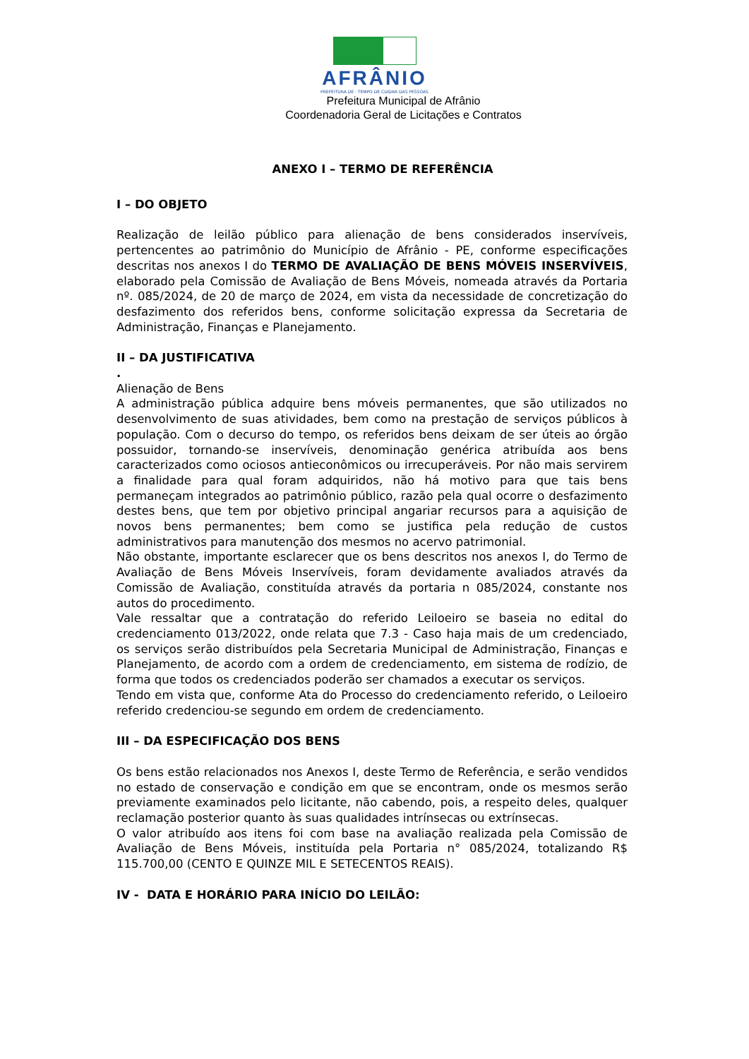AFRÂNIO
PREFEITURA DE · TEMPO DE CUIDAR DAS PESSOAS
Prefeitura Municipal de Afrânio
Coordenadoria Geral de Licitações e Contratos
ANEXO I – TERMO DE REFERÊNCIA
I – DO OBJETO
Realização de leilão público para alienação de bens considerados inservíveis, pertencentes ao patrimônio do Município de Afrânio - PE, conforme especificações descritas nos anexos I do TERMO DE AVALIAÇÃO DE BENS MÓVEIS INSERVÍVEIS, elaborado pela Comissão de Avaliação de Bens Móveis, nomeada através da Portaria nº. 085/2024, de 20 de março de 2024, em vista da necessidade de concretização do desfazimento dos referidos bens, conforme solicitação expressa da Secretaria de Administração, Finanças e Planejamento.
II – DA JUSTIFICATIVA
.
Alienação de Bens
A administração pública adquire bens móveis permanentes, que são utilizados no desenvolvimento de suas atividades, bem como na prestação de serviços públicos à população. Com o decurso do tempo, os referidos bens deixam de ser úteis ao órgão possuidor, tornando-se inservíveis, denominação genérica atribuída aos bens caracterizados como ociosos antieconômicos ou irrecuperáveis. Por não mais servirem a finalidade para qual foram adquiridos, não há motivo para que tais bens permaneçam integrados ao patrimônio público, razão pela qual ocorre o desfazimento destes bens, que tem por objetivo principal angariar recursos para a aquisição de novos bens permanentes; bem como se justifica pela redução de custos administrativos para manutenção dos mesmos no acervo patrimonial.
Não obstante, importante esclarecer que os bens descritos nos anexos I, do Termo de Avaliação de Bens Móveis Inservíveis, foram devidamente avaliados através da Comissão de Avaliação, constituída através da portaria n 085/2024, constante nos autos do procedimento.
Vale ressaltar que a contratação do referido Leiloeiro se baseia no edital do credenciamento 013/2022, onde relata que 7.3 - Caso haja mais de um credenciado, os serviços serão distribuídos pela Secretaria Municipal de Administração, Finanças e Planejamento, de acordo com a ordem de credenciamento, em sistema de rodízio, de forma que todos os credenciados poderão ser chamados a executar os serviços.
Tendo em vista que, conforme Ata do Processo do credenciamento referido, o Leiloeiro referido credenciou-se segundo em ordem de credenciamento.
III – DA ESPECIFICAÇÃO DOS BENS
Os bens estão relacionados nos Anexos I, deste Termo de Referência, e serão vendidos no estado de conservação e condição em que se encontram, onde os mesmos serão previamente examinados pelo licitante, não cabendo, pois, a respeito deles, qualquer reclamação posterior quanto às suas qualidades intrínsecas ou extrínsecas.
O valor atribuído aos itens foi com base na avaliação realizada pela Comissão de Avaliação de Bens Móveis, instituída pela Portaria n° 085/2024, totalizando R$ 115.700,00 (CENTO E QUINZE MIL E SETECENTOS REAIS).
IV - DATA E HORÁRIO PARA INÍCIO DO LEILÃO: